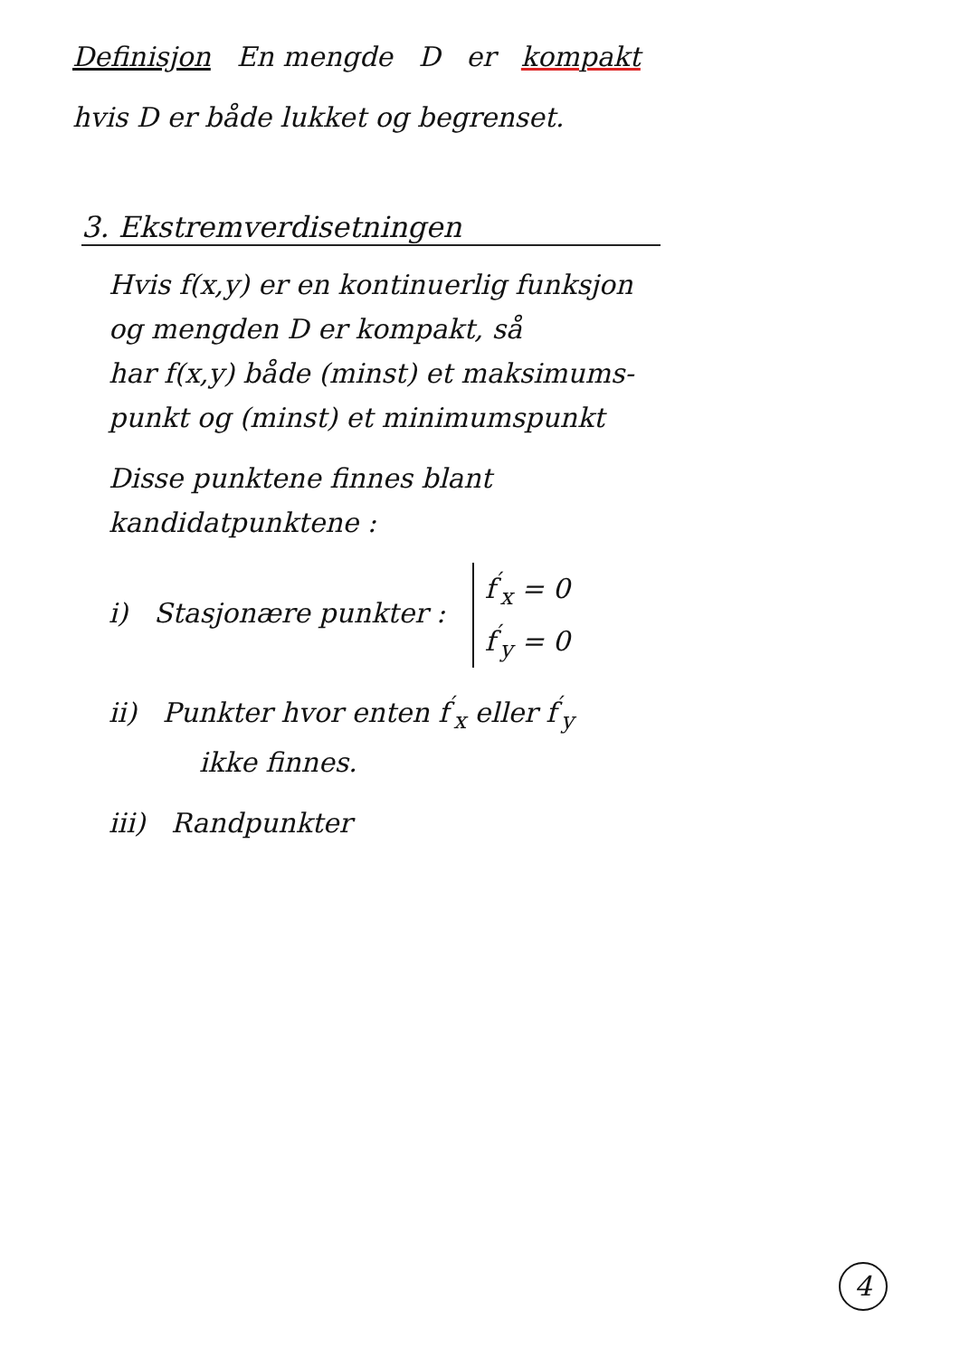Definisjon En mengde D er kompakt
hvis D er både lukket og begrenset.
3. Ekstremverdisetningen
Hvis f(x,y) er en kontinuerlig funksjon
og mengden D er kompakt, så
har f(x,y) både (minst) et maksimums-
punkt og (minst) et minimumspunkt
Disse punktene finnes blant
kandidatpunktene :
i) Stasjonære punkter : f<sup>′</sup><sub>x</sub> = 0
f<sup>′</sup><sub>y</sub> = 0
ii) Punkter hvor enten f<sup>′</sup><sub>x</sub> eller f<sup>′</sup><sub>y</sub>
ikke finnes.
iii) Randpunkter
4